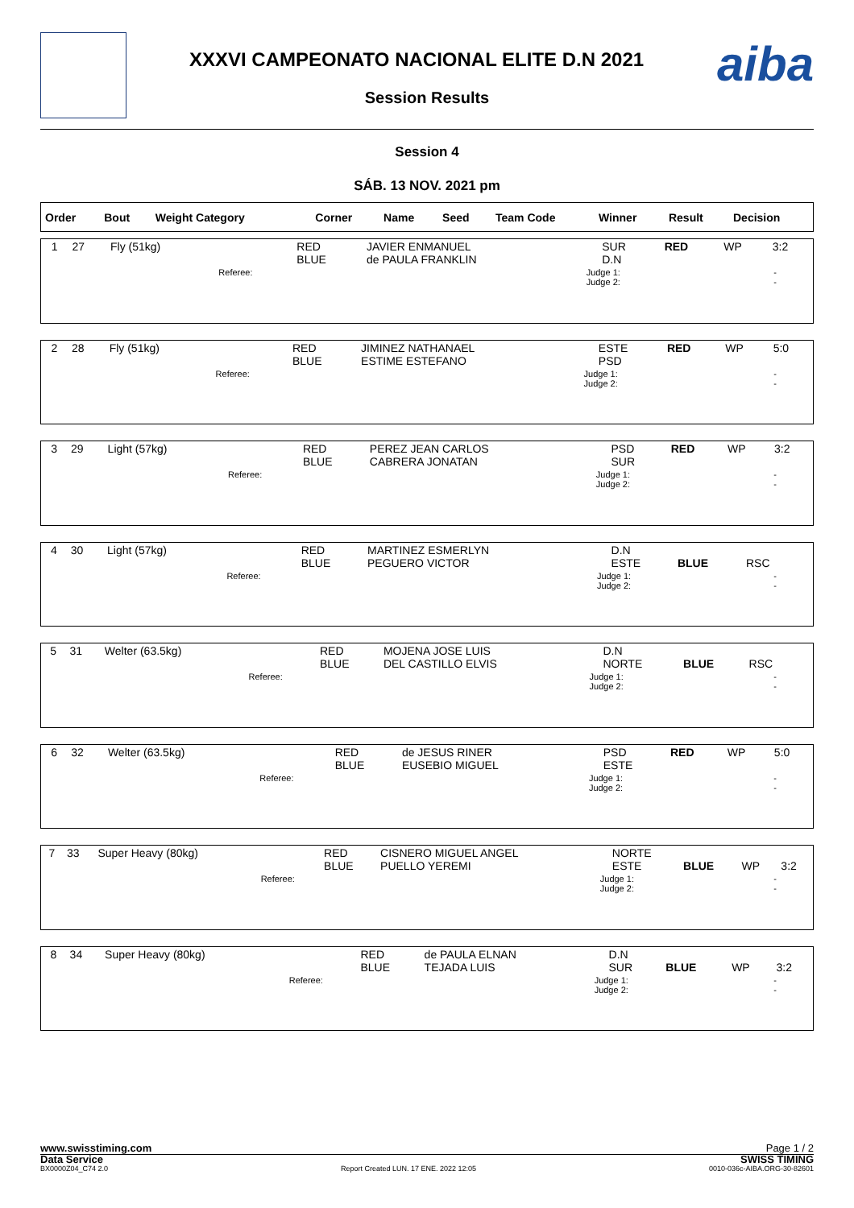XXXVI CAMPEONATO NACIONAL ELITE D.N 2021
Session Results
aiba
Session 4
SÁB. 13 NOV. 2021 pm
| Order | Bout | Weight Category | | Corner | Name | Seed | Team Code | Winner | Result | Decision |
| --- | --- | --- | --- | --- | --- | --- | --- | --- | --- | --- |
| 1 | 27 | Fly (51kg) | | RED BLUE | JAVIER ENMANUEL de PAULA FRANKLIN | | SUR D.N | RED | WP | 3:2 |
| | | | Referee: | | | Judge 1: Judge 2: | | - - | | |
| 2 | 28 | Fly (51kg) | | RED BLUE | JIMINEZ NATHANAEL ESTIME ESTEFANO | | ESTE PSD | RED | WP | 5:0 |
| | | | Referee: | | | Judge 1: Judge 2: | | - - | | |
| 3 | 29 | Light (57kg) | | RED BLUE | PEREZ JEAN CARLOS CABRERA JONATAN | | PSD SUR | RED | WP | 3:2 |
| | | | Referee: | | | Judge 1: Judge 2: | | - - | | |
| 4 | 30 | Light (57kg) | | RED BLUE | MARTINEZ ESMERLYN PEGUERO VICTOR | | D.N ESTE | BLUE | RSC | |
| | | | Referee: | | | Judge 1: Judge 2: | | - - | | |
| 5 | 31 | Welter (63.5kg) | | RED BLUE | MOJENA JOSE LUIS DEL CASTILLO ELVIS | | D.N NORTE | BLUE | RSC | |
| | | | Referee: | | | Judge 1: Judge 2: | | - - | | |
| 6 | 32 | Welter (63.5kg) | | RED BLUE | de JESUS RINER EUSEBIO MIGUEL | | PSD ESTE | RED | WP | 5:0 |
| | | | Referee: | | | Judge 1: Judge 2: | | - - | | |
| 7 | 33 | Super Heavy (80kg) | | RED BLUE | CISNERO MIGUEL ANGEL PUELLO YEREMI | | NORTE ESTE | BLUE | WP | 3:2 |
| | | | Referee: | | | Judge 1: Judge 2: | | - - | | |
| 8 | 34 | Super Heavy (80kg) | | RED BLUE | de PAULA ELNAN TEJADA LUIS | | D.N SUR | BLUE | WP | 3:2 |
| | | | Referee: | | | Judge 1: Judge 2: | | - - | | |
www.swisstiming.com Page 1 / 2
Data Service SWISS TIMING
BX0000Z04_C74 2.0 Report Created LUN. 17 ENE. 2022 12:05 0010-036c-AIBA.ORG-30-82601